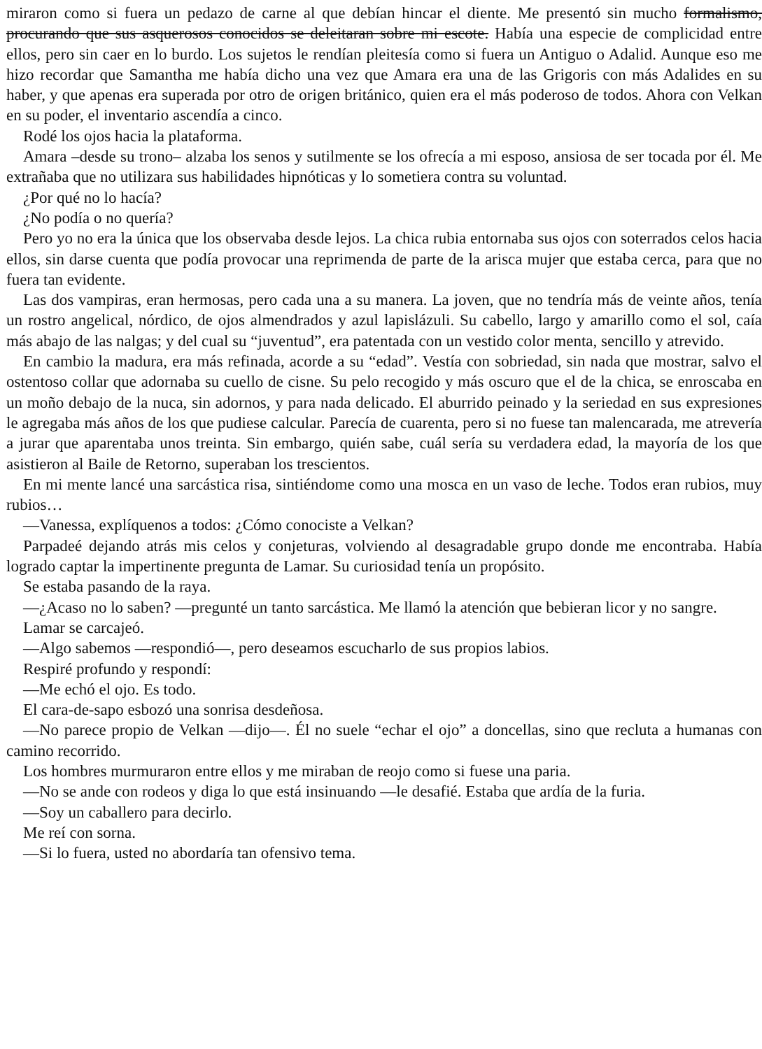miraron como si fuera un pedazo de carne al que debían hincar el diente. Me presentó sin mucho formalismo, procurando que sus asquerosos conocidos se deleitaran sobre mi escote. Había una especie de complicidad entre ellos, pero sin caer en lo burdo. Los sujetos le rendían pleitesía como si fuera un Antiguo o Adalid. Aunque eso me hizo recordar que Samantha me había dicho una vez que Amara era una de las Grigoris con más Adalides en su haber, y que apenas era superada por otro de origen británico, quien era el más poderoso de todos. Ahora con Velkan en su poder, el inventario ascendía a cinco.
Rodé los ojos hacia la plataforma.
Amara –desde su trono– alzaba los senos y sutilmente se los ofrecía a mi esposo, ansiosa de ser tocada por él. Me extrañaba que no utilizara sus habilidades hipnóticas y lo sometiera contra su voluntad.
¿Por qué no lo hacía?
¿No podía o no quería?
Pero yo no era la única que los observaba desde lejos. La chica rubia entornaba sus ojos con soterrados celos hacia ellos, sin darse cuenta que podía provocar una reprimenda de parte de la arisca mujer que estaba cerca, para que no fuera tan evidente.
Las dos vampiras, eran hermosas, pero cada una a su manera. La joven, que no tendría más de veinte años, tenía un rostro angelical, nórdico, de ojos almendrados y azul lapislázuli. Su cabello, largo y amarillo como el sol, caía más abajo de las nalgas; y del cual su “juventud”, era patentada con un vestido color menta, sencillo y atrevido.
En cambio la madura, era más refinada, acorde a su “edad”. Vestía con sobriedad, sin nada que mostrar, salvo el ostentoso collar que adornaba su cuello de cisne. Su pelo recogido y más oscuro que el de la chica, se enroscaba en un moño debajo de la nuca, sin adornos, y para nada delicado. El aburrido peinado y la seriedad en sus expresiones le agregaba más años de los que pudiese calcular. Parecía de cuarenta, pero si no fuese tan malencarada, me atrevería a jurar que aparentaba unos treinta. Sin embargo, quién sabe, cuál sería su verdadera edad, la mayoría de los que asistieron al Baile de Retorno, superaban los trescientos.
En mi mente lancé una sarcástica risa, sintiéndome como una mosca en un vaso de leche. Todos eran rubios, muy rubios…
—Vanessa, explíquenos a todos: ¿Cómo conociste a Velkan?
Parpadeé dejando atrás mis celos y conjeturas, volviendo al desagradable grupo donde me encontraba. Había logrado captar la impertinente pregunta de Lamar. Su curiosidad tenía un propósito.
Se estaba pasando de la raya.
—¿Acaso no lo saben? —pregunté un tanto sarcástica. Me llamó la atención que bebieran licor y no sangre.
Lamar se carcajeó.
—Algo sabemos —respondió—, pero deseamos escucharlo de sus propios labios.
Respiré profundo y respondí:
—Me echó el ojo. Es todo.
El cara-de-sapo esbozó una sonrisa desdeñosa.
—No parece propio de Velkan —dijo—. Él no suele “echar el ojo” a doncellas, sino que recluta a humanas con camino recorrido.
Los hombres murmuraron entre ellos y me miraban de reojo como si fuese una paria.
—No se ande con rodeos y diga lo que está insinuando —le desafié. Estaba que ardía de la furia.
—Soy un caballero para decirlo.
Me reí con sorna.
—Si lo fuera, usted no abordaría tan ofensivo tema.